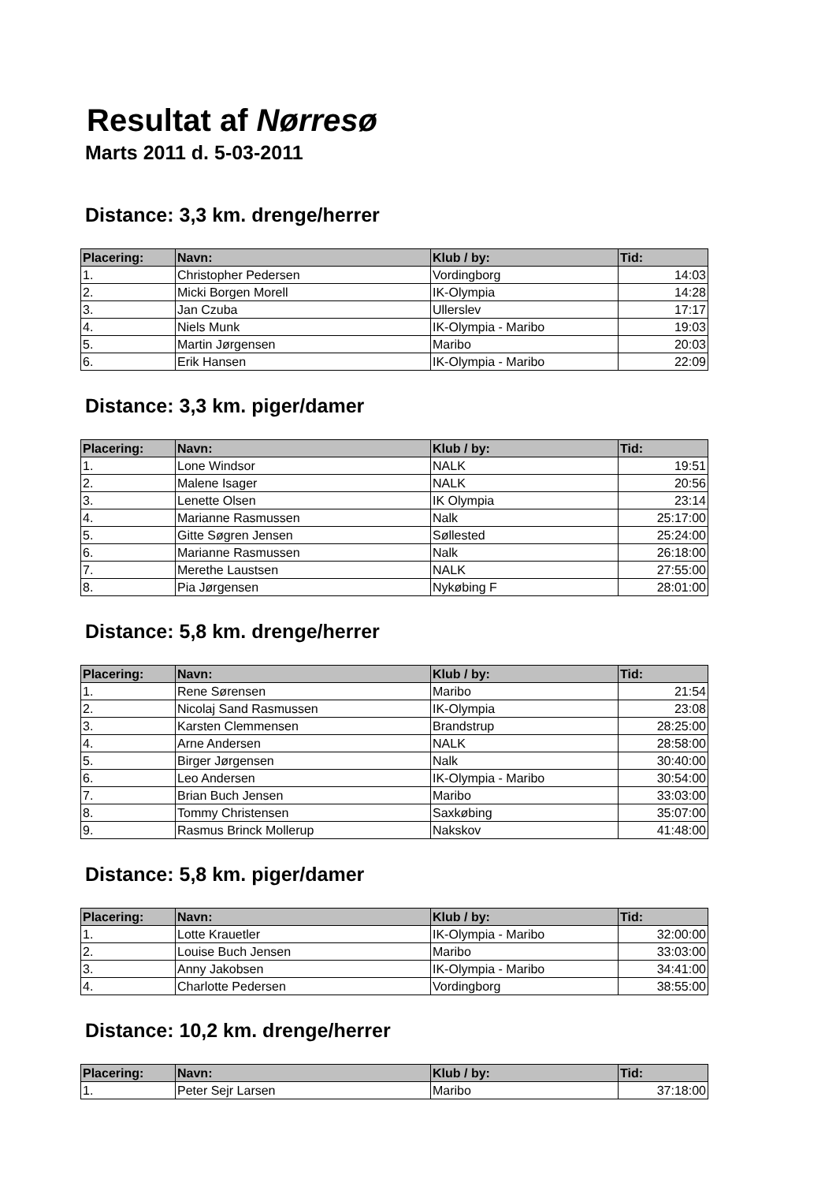Resultat af Nørresø
Marts 2011 d. 5-03-2011
Distance: 3,3 km. drenge/herrer
| Placering: | Navn: | Klub / by: | Tid: |
| --- | --- | --- | --- |
| 1. | Christopher Pedersen | Vordingborg | 14:03 |
| 2. | Micki Borgen Morell | IK-Olympia | 14:28 |
| 3. | Jan Czuba | Ullerslev | 17:17 |
| 4. | Niels Munk | IK-Olympia - Maribo | 19:03 |
| 5. | Martin Jørgensen | Maribo | 20:03 |
| 6. | Erik Hansen | IK-Olympia - Maribo | 22:09 |
Distance: 3,3 km. piger/damer
| Placering: | Navn: | Klub / by: | Tid: |
| --- | --- | --- | --- |
| 1. | Lone Windsor | NALK | 19:51 |
| 2. | Malene Isager | NALK | 20:56 |
| 3. | Lenette Olsen | IK Olympia | 23:14 |
| 4. | Marianne Rasmussen | Nalk | 25:17:00 |
| 5. | Gitte Søgren Jensen | Søllested | 25:24:00 |
| 6. | Marianne Rasmussen | Nalk | 26:18:00 |
| 7. | Merethe Laustsen | NALK | 27:55:00 |
| 8. | Pia Jørgensen | Nykøbing F | 28:01:00 |
Distance: 5,8 km. drenge/herrer
| Placering: | Navn: | Klub / by: | Tid: |
| --- | --- | --- | --- |
| 1. | Rene Sørensen | Maribo | 21:54 |
| 2. | Nicolaj Sand Rasmussen | IK-Olympia | 23:08 |
| 3. | Karsten Clemmensen | Brandstrup | 28:25:00 |
| 4. | Arne Andersen | NALK | 28:58:00 |
| 5. | Birger Jørgensen | Nalk | 30:40:00 |
| 6. | Leo Andersen | IK-Olympia - Maribo | 30:54:00 |
| 7. | Brian Buch Jensen | Maribo | 33:03:00 |
| 8. | Tommy Christensen | Saxkøbing | 35:07:00 |
| 9. | Rasmus Brinck Mollerup | Nakskov | 41:48:00 |
Distance: 5,8 km. piger/damer
| Placering: | Navn: | Klub / by: | Tid: |
| --- | --- | --- | --- |
| 1. | Lotte Krauetler | IK-Olympia - Maribo | 32:00:00 |
| 2. | Louise Buch Jensen | Maribo | 33:03:00 |
| 3. | Anny Jakobsen | IK-Olympia - Maribo | 34:41:00 |
| 4. | Charlotte Pedersen | Vordingborg | 38:55:00 |
Distance: 10,2 km. drenge/herrer
| Placering: | Navn: | Klub / by: | Tid: |
| --- | --- | --- | --- |
| 1. | Peter Sejr Larsen | Maribo | 37:18:00 |